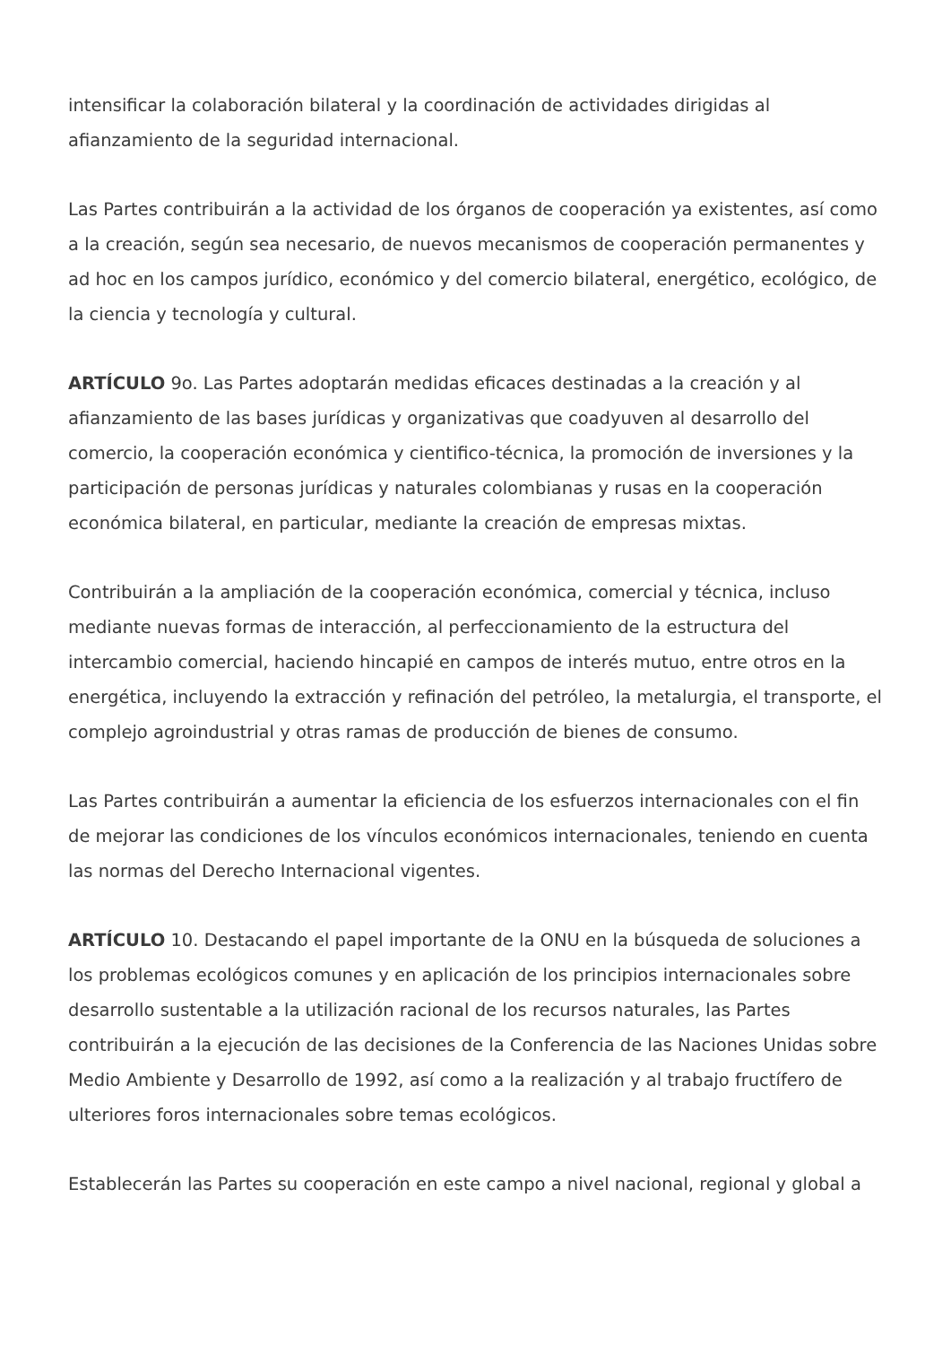intensificar la colaboración bilateral y la coordinación de actividades dirigidas al afianzamiento de la seguridad internacional.
Las Partes contribuirán a la actividad de los órganos de cooperación ya existentes, así como a la creación, según sea necesario, de nuevos mecanismos de cooperación permanentes y ad hoc en los campos jurídico, económico y del comercio bilateral, energético, ecológico, de la ciencia y tecnología y cultural.
ARTÍCULO 9o. Las Partes adoptarán medidas eficaces destinadas a la creación y al afianzamiento de las bases jurídicas y organizativas que coadyuven al desarrollo del comercio, la cooperación económica y cientifico-técnica, la promoción de inversiones y la participación de personas jurídicas y naturales colombianas y rusas en la cooperación económica bilateral, en particular, mediante la creación de empresas mixtas.
Contribuirán a la ampliación de la cooperación económica, comercial y técnica, incluso mediante nuevas formas de interacción, al perfeccionamiento de la estructura del intercambio comercial, haciendo hincapié en campos de interés mutuo, entre otros en la energética, incluyendo la extracción y refinación del petróleo, la metalurgia, el transporte, el complejo agroindustrial y otras ramas de producción de bienes de consumo.
Las Partes contribuirán a aumentar la eficiencia de los esfuerzos internacionales con el fin de mejorar las condiciones de los vínculos económicos internacionales, teniendo en cuenta las normas del Derecho Internacional vigentes.
ARTÍCULO 10. Destacando el papel importante de la ONU en la búsqueda de soluciones a los problemas ecológicos comunes y en aplicación de los principios internacionales sobre desarrollo sustentable a la utilización racional de los recursos naturales, las Partes contribuirán a la ejecución de las decisiones de la Conferencia de las Naciones Unidas sobre Medio Ambiente y Desarrollo de 1992, así como a la realización y al trabajo fructífero de ulteriores foros internacionales sobre temas ecológicos.
Establecerán las Partes su cooperación en este campo a nivel nacional, regional y global a